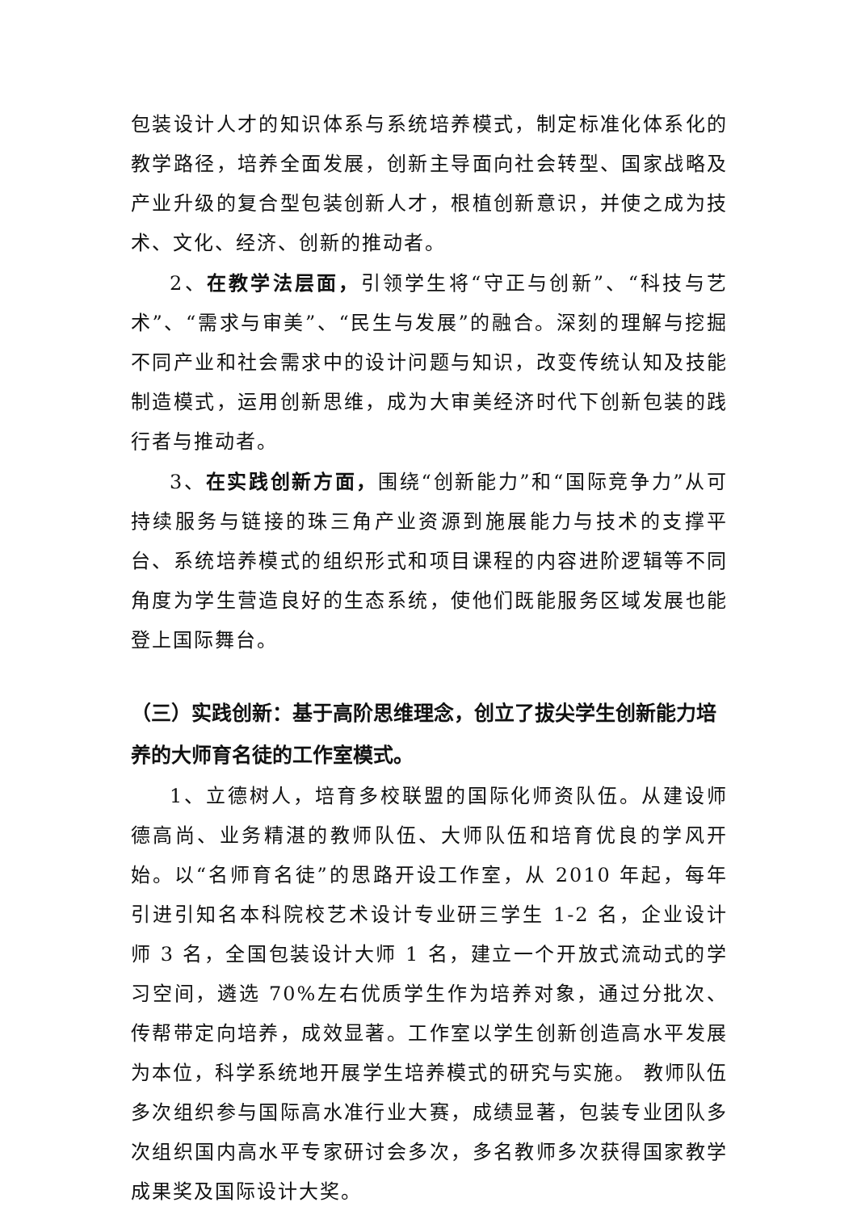包装设计人才的知识体系与系统培养模式，制定标准化体系化的教学路径，培养全面发展，创新主导面向社会转型、国家战略及产业升级的复合型包装创新人才，根植创新意识，并使之成为技术、文化、经济、创新的推动者。
2、在教学法层面，引领学生将“守正与创新”、“科技与艺术”、“需求与审美”、“民生与发展”的融合。深刻的理解与挖掘不同产业和社会需求中的设计问题与知识，改变传统认知及技能制造模式，运用创新思维，成为大审美经济时代下创新包装的践行者与推动者。
3、在实践创新方面，围绕“创新能力”和“国际竞争力”从可持续服务与链接的珠三角产业资源到施展能力与技术的支撑平台、系统培养模式的组织形式和项目课程的内容进阶逻辑等不同角度为学生营造良好的生态系统，使他们既能服务区域发展也能登上国际舞台。
（三）实践创新：基于高阶思维理念，创立了拔尖学生创新能力培养的大师育名徒的工作室模式。
1、立德树人，培育多校联盟的国际化师资队伍。从建设师德高尚、业务精湛的教师队伍、大师队伍和培育优良的学风开始。以“名师育名徒”的思路开设工作室，从 2010 年起，每年引进引知名本科院校艺术设计专业研三学生 1-2 名，企业设计师 3 名，全国包装设计大师 1 名，建立一个开放式流动式的学习空间，遴选 70%左右优质学生作为培养对象，通过分批次、传帮带定向培养，成效显著。工作室以学生创新创造高水平发展为本位，科学系统地开展学生培养模式的研究与实施。 教师队伍多次组织参与国际高水准行业大赛，成绩显著，包装专业团队多次组织国内高水平专家研讨会多次，多名教师多次获得国家教学成果奖及国际设计大奖。